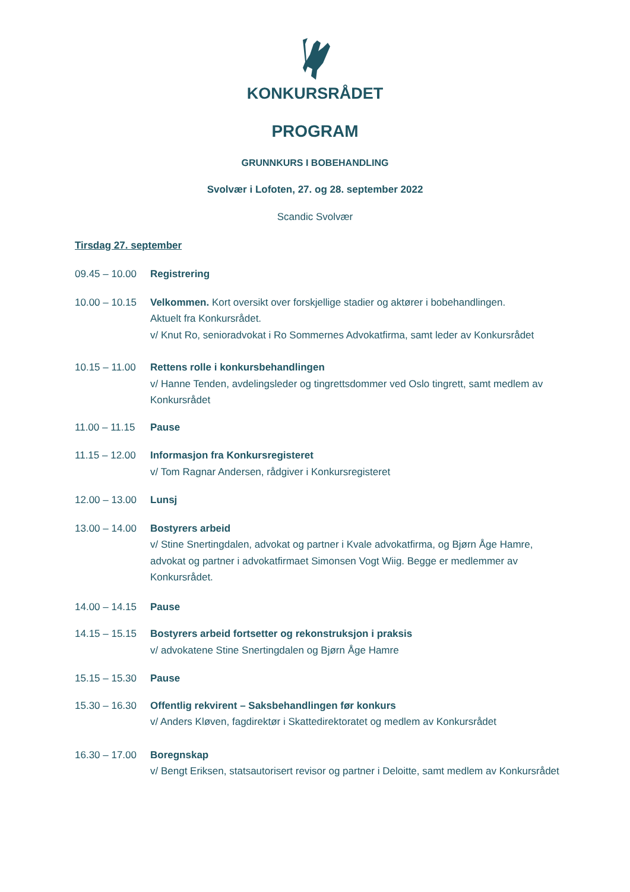KONKURSRÅDET
PROGRAM
GRUNNKURS I BOBEHANDLING
Svolvær i Lofoten, 27. og 28. september 2022
Scandic Svolvær
Tirsdag 27. september
09.45 – 10.00
Registrering
10.00 – 10.15
Velkommen. Kort oversikt over forskjellige stadier og aktører i bobehandlingen.
Aktuelt fra Konkursrådet.
v/ Knut Ro, senioradvokat i Ro Sommernes Advokatfirma, samt leder av Konkursrådet
10.15 – 11.00
Rettens rolle i konkursbehandlingen
v/ Hanne Tenden, avdelingsleder og tingrettsdommer ved Oslo tingrett, samt medlem av Konkursrådet
11.00 – 11.15
Pause
11.15 – 12.00
Informasjon fra Konkursregisteret
v/ Tom Ragnar Andersen, rådgiver i Konkursregisteret
12.00 – 13.00
Lunsj
13.00 – 14.00
Bostyrers arbeid
v/ Stine Snertingdalen, advokat og partner i Kvale advokatfirma, og Bjørn Åge Hamre, advokat og partner i advokatfirmaet Simonsen Vogt Wiig. Begge er medlemmer av Konkursrådet.
14.00 – 14.15
Pause
14.15 – 15.15
Bostyrers arbeid fortsetter og rekonstruksjon i praksis
v/ advokatene Stine Snertingdalen og Bjørn Åge Hamre
15.15 – 15.30
Pause
15.30 – 16.30
Offentlig rekvirent – Saksbehandlingen før konkurs
v/ Anders Kløven, fagdirektør i Skattedirektoratet og medlem av Konkursrådet
16.30 – 17.00
Boregnskap
v/ Bengt Eriksen, statsautorisert revisor og partner i Deloitte, samt medlem av Konkursrådet